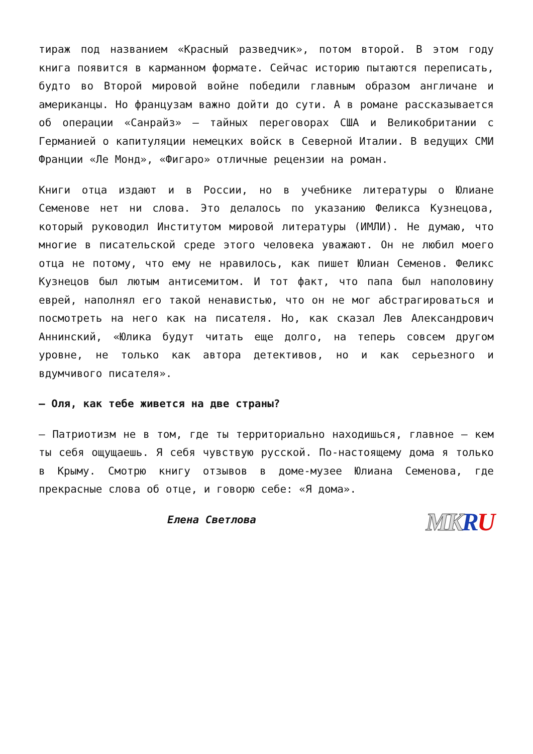тираж под названием «Красный разведчик», потом второй. В этом году книга появится в карманном формате. Сейчас историю пытаются переписать, будто во Второй мировой войне победили главным образом англичане и американцы. Но французам важно дойти до сути. А в романе рассказывается об операции «Санрайз» — тайных переговорах США и Великобритании с Германией о капитуляции немецких войск в Северной Италии. В ведущих СМИ Франции «Ле Монд», «Фигаро» отличные рецензии на роман.
Книги отца издают и в России, но в учебнике литературы о Юлиане Семенове нет ни слова. Это делалось по указанию Феликса Кузнецова, который руководил Институтом мировой литературы (ИМЛИ). Не думаю, что многие в писательской среде этого человека уважают. Он не любил моего отца не потому, что ему не нравилось, как пишет Юлиан Семенов. Феликс Кузнецов был лютым антисемитом. И тот факт, что папа был наполовину еврей, наполнял его такой ненавистью, что он не мог абстрагироваться и посмотреть на него как на писателя. Но, как сказал Лев Александрович Аннинский, «Юлика будут читать еще долго, на теперь совсем другом уровне, не только как автора детективов, но и как серьезного и вдумчивого писателя».
— Оля, как тебе живется на две страны?
— Патриотизм не в том, где ты территориально находишься, главное — кем ты себя ощущаешь. Я себя чувствую русской. По-настоящему дома я только в Крыму. Смотрю книгу отзывов в доме-музее Юлиана Семенова, где прекрасные слова об отце, и говорю себе: «Я дома».
Елена Светлова MK RU